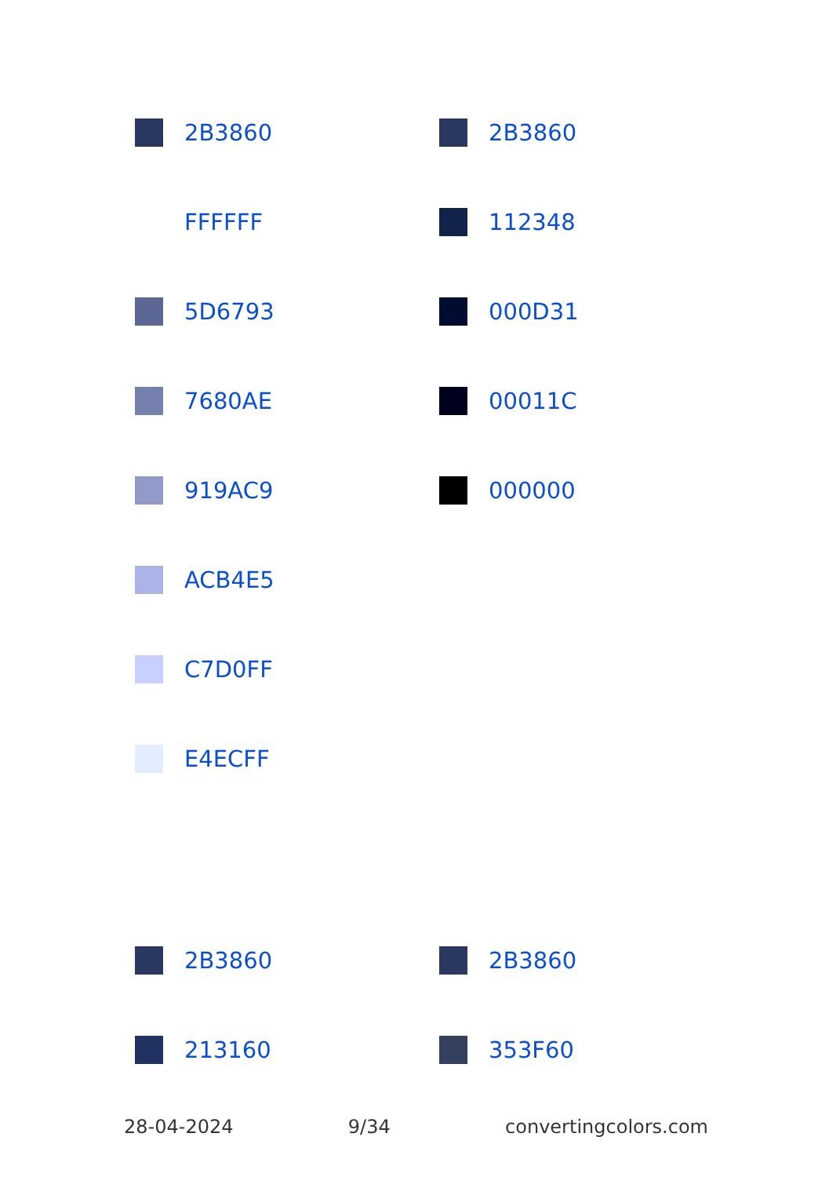2B3860
2B3860
FFFFFF
112348
5D6793
000D31
7680AE
00011C
919AC9
000000
ACB4E5
C7D0FF
E4ECFF
2B3860
2B3860
213160
353F60
28-04-2024 9/34 convertingcolors.com